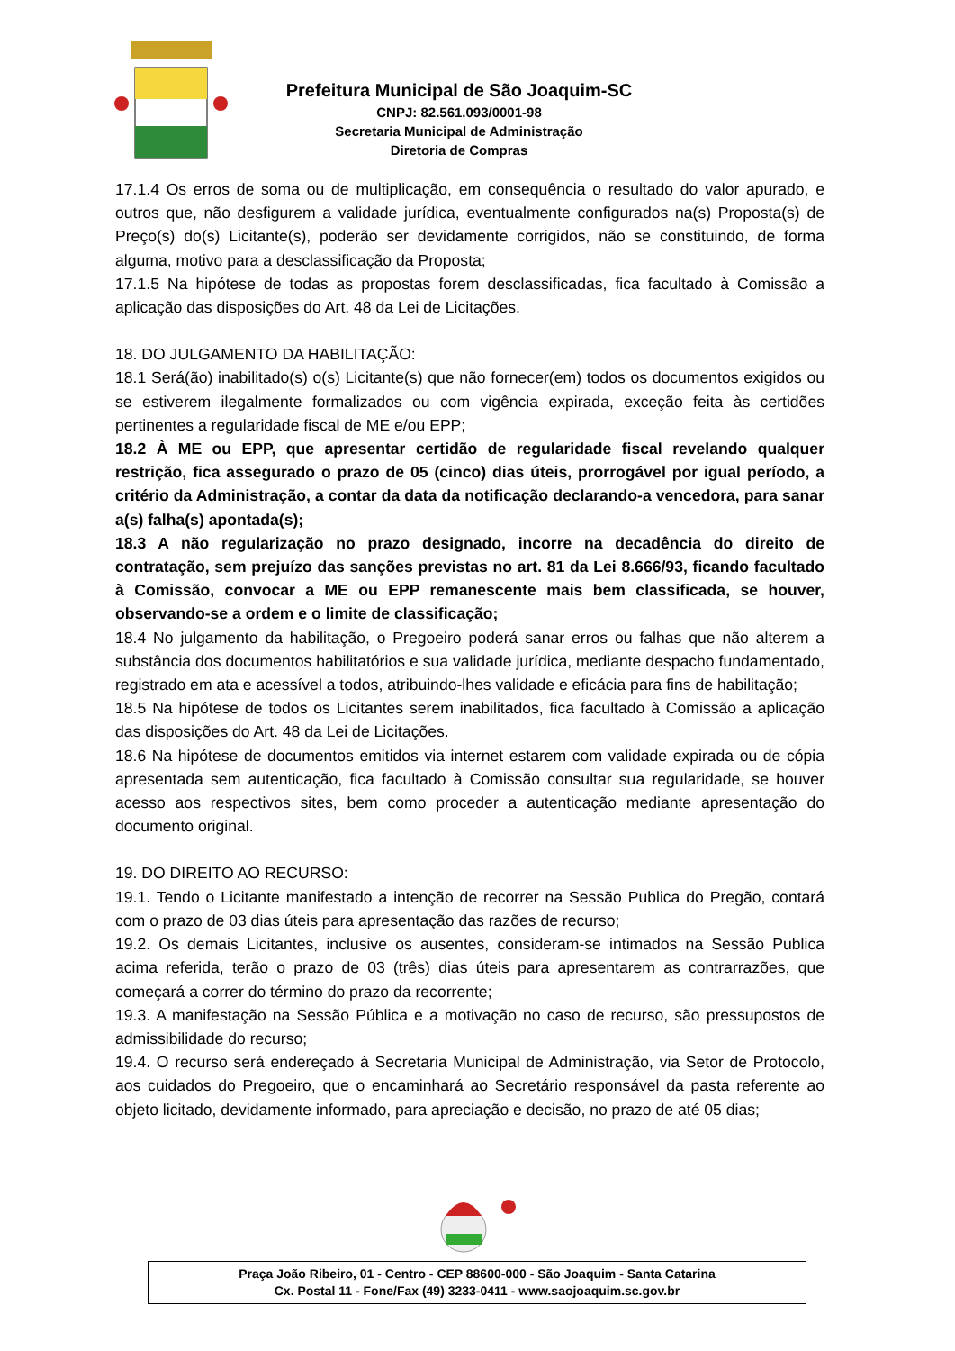Prefeitura Municipal de São Joaquim-SC
CNPJ: 82.561.093/0001-98
Secretaria Municipal de Administração
Diretoria de Compras
17.1.4 Os erros de soma ou de multiplicação, em consequência o resultado do valor apurado, e outros que, não desfigurem a validade jurídica, eventualmente configurados na(s) Proposta(s) de Preço(s) do(s) Licitante(s), poderão ser devidamente corrigidos, não se constituindo, de forma alguma, motivo para a desclassificação da Proposta;
17.1.5 Na hipótese de todas as propostas forem desclassificadas, fica facultado à Comissão a aplicação das disposições do Art. 48 da Lei de Licitações.
18. DO JULGAMENTO DA HABILITAÇÃO:
18.1 Será(ão) inabilitado(s) o(s) Licitante(s) que não fornecer(em) todos os documentos exigidos ou se estiverem ilegalmente formalizados ou com vigência expirada, exceção feita às certidões pertinentes a regularidade fiscal de ME e/ou EPP;
18.2 À ME ou EPP, que apresentar certidão de regularidade fiscal revelando qualquer restrição, fica assegurado o prazo de 05 (cinco) dias úteis, prorrogável por igual período, a critério da Administração, a contar da data da notificação declarando-a vencedora, para sanar a(s) falha(s) apontada(s);
18.3 A não regularização no prazo designado, incorre na decadência do direito de contratação, sem prejuízo das sanções previstas no art. 81 da Lei 8.666/93, ficando facultado à Comissão, convocar a ME ou EPP remanescente mais bem classificada, se houver, observando-se a ordem e o limite de classificação;
18.4 No julgamento da habilitação, o Pregoeiro poderá sanar erros ou falhas que não alterem a substância dos documentos habilitatórios e sua validade jurídica, mediante despacho fundamentado, registrado em ata e acessível a todos, atribuindo-lhes validade e eficácia para fins de habilitação;
18.5 Na hipótese de todos os Licitantes serem inabilitados, fica facultado à Comissão a aplicação das disposições do Art. 48 da Lei de Licitações.
18.6 Na hipótese de documentos emitidos via internet estarem com validade expirada ou de cópia apresentada sem autenticação, fica facultado à Comissão consultar sua regularidade, se houver acesso aos respectivos sites, bem como proceder a autenticação mediante apresentação do documento original.
19. DO DIREITO AO RECURSO:
19.1. Tendo o Licitante manifestado a intenção de recorrer na Sessão Publica do Pregão, contará com o prazo de 03 dias úteis para apresentação das razões de recurso;
19.2. Os demais Licitantes, inclusive os ausentes, consideram-se intimados na Sessão Publica acima referida, terão o prazo de 03 (três) dias úteis para apresentarem as contrarrazões, que começará a correr do término do prazo da recorrente;
19.3. A manifestação na Sessão Pública e a motivação no caso de recurso, são pressupostos de admissibilidade do recurso;
19.4. O recurso será endereçado à Secretaria Municipal de Administração, via Setor de Protocolo, aos cuidados do Pregoeiro, que o encaminhará ao Secretário responsável da pasta referente ao objeto licitado, devidamente informado, para apreciação e decisão, no prazo de até 05 dias;
Praça João Ribeiro, 01 - Centro - CEP 88600-000 - São Joaquim - Santa Catarina
Cx. Postal 11 - Fone/Fax (49) 3233-0411 - www.saojoaquim.sc.gov.br